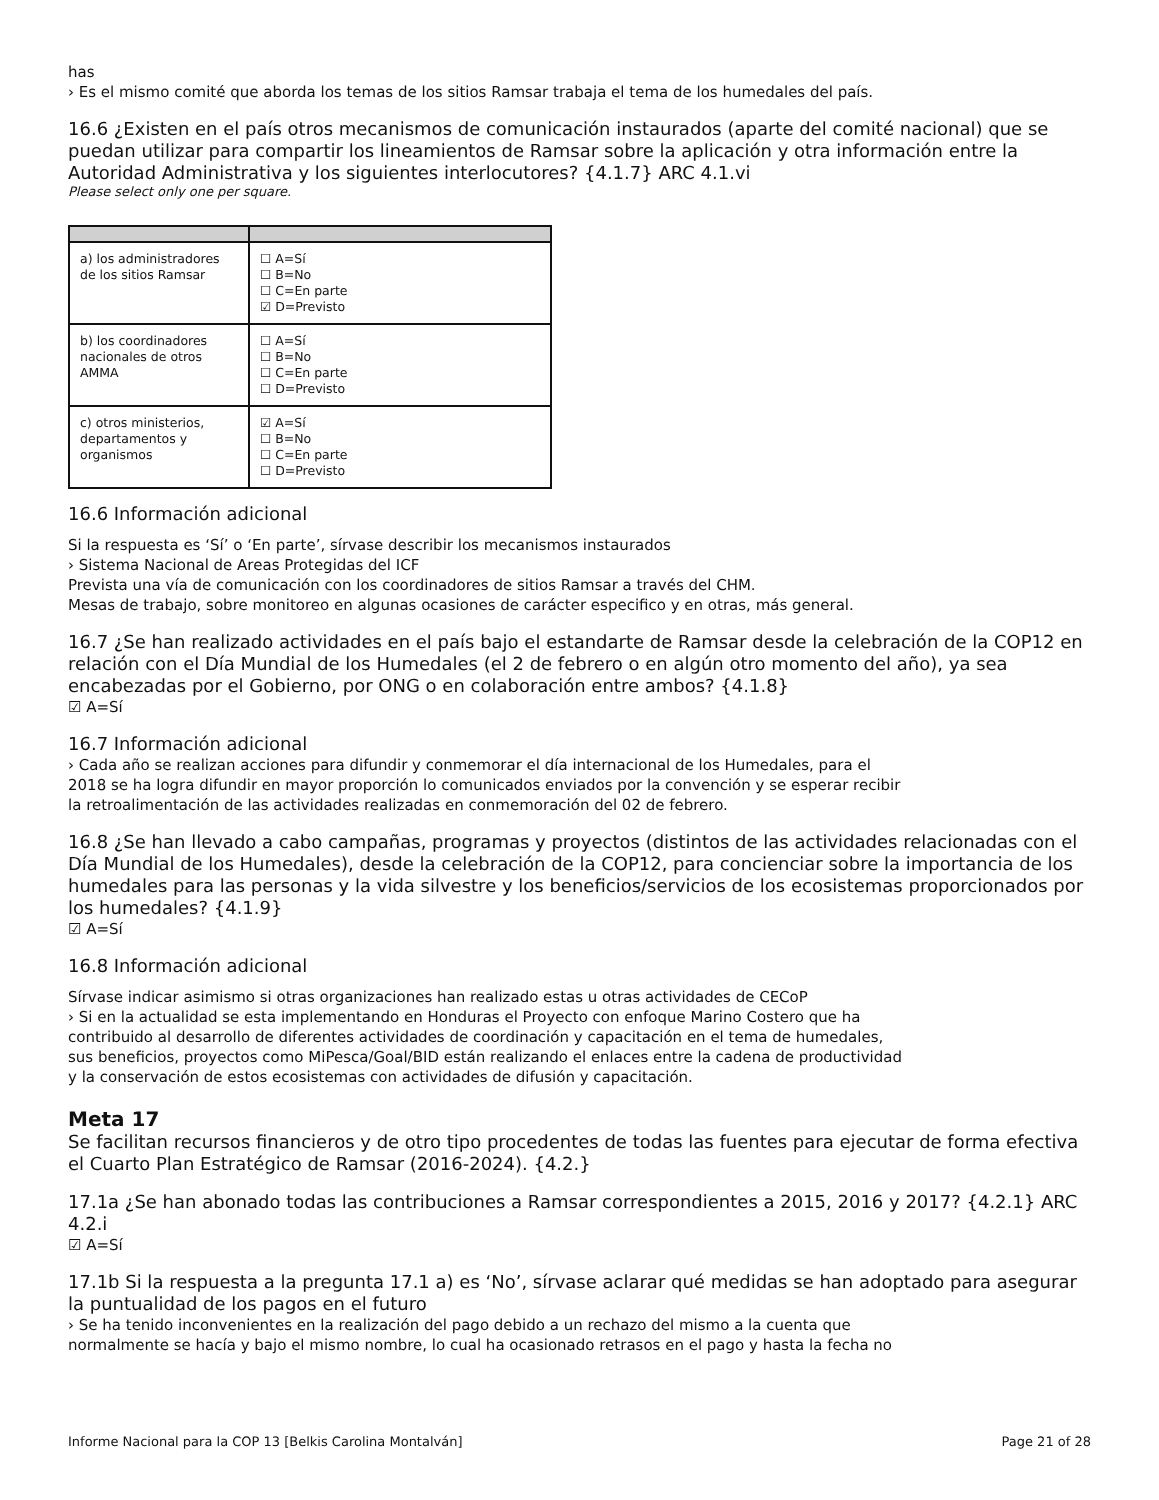has
› Es el mismo comité que aborda los temas de los sitios Ramsar trabaja el tema de los humedales del país.
16.6 ¿Existen en el país otros mecanismos de comunicación instaurados (aparte del comité nacional) que se puedan utilizar para compartir los lineamientos de Ramsar sobre la aplicación y otra información entre la Autoridad Administrativa y los siguientes interlocutores? {4.1.7} ARC 4.1.vi
Please select only one per square.
| a) los administradores de los sitios Ramsar | ☐ A=Sí ☐ B=No ☐ C=En parte ☑ D=Previsto |
| b) los coordinadores nacionales de otros AMMA | ☐ A=Sí ☐ B=No ☐ C=En parte ☐ D=Previsto |
| c) otros ministerios, departamentos y organismos | ☑ A=Sí ☐ B=No ☐ C=En parte ☐ D=Previsto |
16.6 Información adicional
Si la respuesta es ‘Sí’ o ‘En parte’, sírvase describir los mecanismos instaurados
› Sistema Nacional de Areas Protegidas del ICF
Prevista una vía de comunicación con los coordinadores de sitios Ramsar a través del CHM.
Mesas de trabajo, sobre monitoreo en algunas ocasiones de carácter especifico y en otras, más general.
16.7 ¿Se han realizado actividades en el país bajo el estandarte de Ramsar desde la celebración de la COP12 en relación con el Día Mundial de los Humedales (el 2 de febrero o en algún otro momento del año), ya sea encabezadas por el Gobierno, por ONG o en colaboración entre ambos? {4.1.8}
☑ A=Sí
16.7 Información adicional
› Cada año se realizan acciones para difundir y conmemorar el día internacional de los Humedales, para el
2018 se ha logra difundir en mayor proporción lo comunicados enviados por la convención y se esperar recibir
la retroalimentación de las actividades realizadas en conmemoración del 02 de febrero.
16.8 ¿Se han llevado a cabo campañas, programas y proyectos (distintos de las actividades relacionadas con el Día Mundial de los Humedales), desde la celebración de la COP12, para concienciar sobre la importancia de los humedales para las personas y la vida silvestre y los beneficios/servicios de los ecosistemas proporcionados por los humedales? {4.1.9}
☑ A=Sí
16.8 Información adicional
Sírvase indicar asimismo si otras organizaciones han realizado estas u otras actividades de CECoP
› Si en la actualidad se esta implementando en Honduras el Proyecto con enfoque Marino Costero que ha
contribuido al desarrollo de diferentes actividades de coordinación y capacitación en el tema de humedales,
sus beneficios, proyectos como MiPesca/Goal/BID están realizando el enlaces entre la cadena de productividad
y la conservación de estos ecosistemas con actividades de difusión y capacitación.
Meta 17
Se facilitan recursos financieros y de otro tipo procedentes de todas las fuentes para ejecutar de forma efectiva el Cuarto Plan Estratégico de Ramsar (2016-2024). {4.2.}
17.1a ¿Se han abonado todas las contribuciones a Ramsar correspondientes a 2015, 2016 y 2017? {4.2.1} ARC 4.2.i
☑ A=Sí
17.1b Si la respuesta a la pregunta 17.1 a) es ‘No’, sírvase aclarar qué medidas se han adoptado para asegurar la puntualidad de los pagos en el futuro
› Se ha tenido inconvenientes en la realización del pago debido a un rechazo del mismo a la cuenta que
normalmente se hacía y bajo el mismo nombre, lo cual ha ocasionado retrasos en el pago y hasta la fecha no
Informe Nacional para la COP 13 [Belkis Carolina Montalván] Page 21 of 28